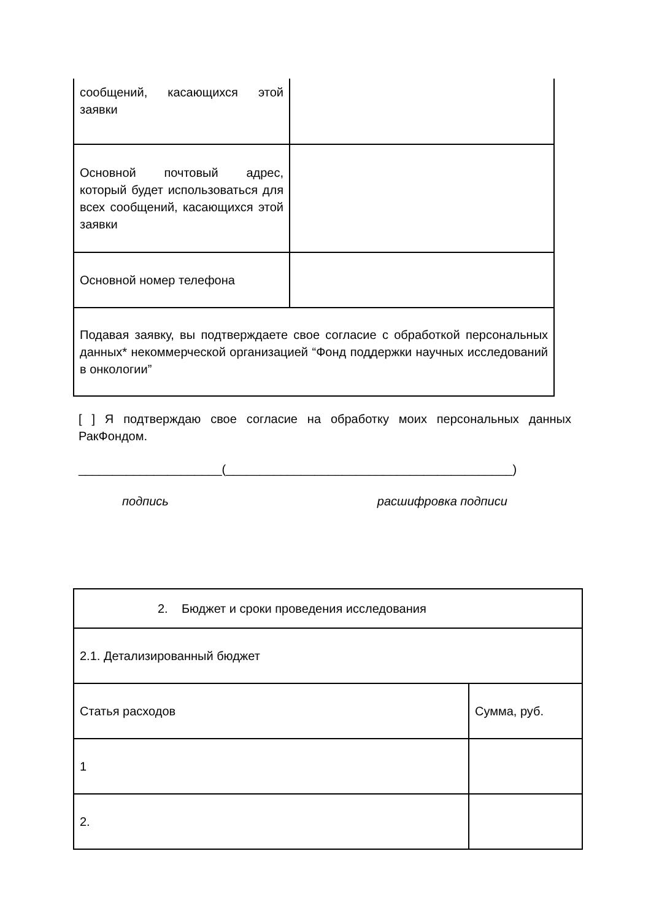| сообщений, касающихся этой заявки | |
| Основной почтовый адрес, который будет использоваться для всех сообщений, касающихся этой заявки | |
| Основной номер телефона | |
| Подавая заявку, вы подтверждаете свое согласие с обработкой персональных данных* некоммерческой организацией “Фонд поддержки научных исследований в онкологии” | |
[ ] Я подтверждаю свое согласие на обработку моих персональных данных РакФондом.
_____________________(__________________________________________)
подпись расшифровка подписи
| 2. Бюджет и сроки проведения исследования | |
| 2.1. Детализированный бюджет | |
| Статья расходов | Сумма, руб. |
| 1 | |
| 2. | |